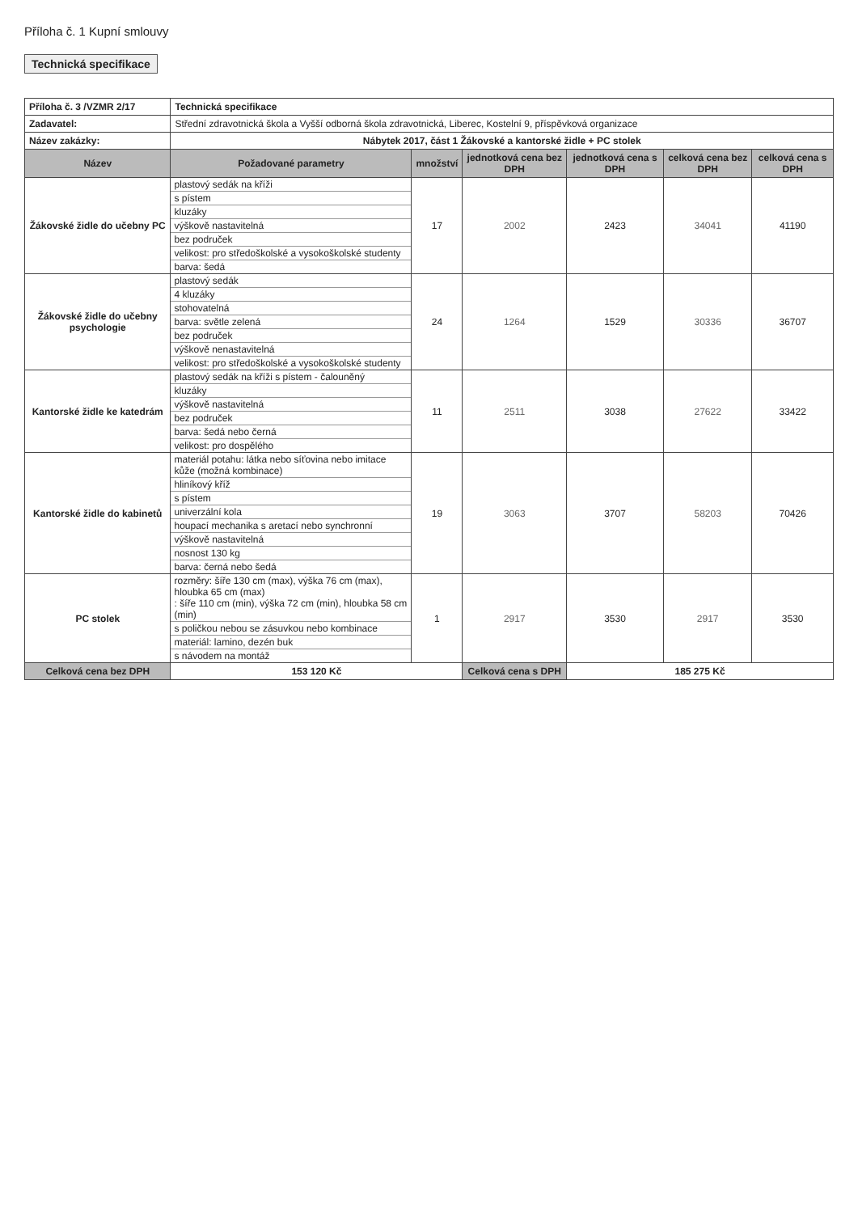Příloha č. 1 Kupní smlouvy
Technická specifikace
| Příloha č. 3 /VZMR 2/17 | Technická specifikace | | | | | |
| Zadavatel: | Střední zdravotnická škola a Vyšší odborná škola zdravotnická, Liberec, Kostelní 9, příspěvková organizace | | | | | |
| Název zakázky: | Nábytek 2017, část 1 Žákovské a kantorské židle + PC stolek | | | | | |
| Název | Požadované parametry | množství | jednotková cena bez DPH | jednotková cena s DPH | celková cena bez DPH | celková cena s DPH |
| Žákovské židle do učebny PC | plastový sedák na kříži s pístem kluzáky výškově nastavitelná bez područek velikost: pro středoškolské a vysokoškolské studenty barva: šedá | 17 | 2002 | 2423 | 34041 | 41190 |
| Žákovské židle do učebny psychologie | plastový sedák 4 kluzáky stohovatelná barva: světle zelená bez područek výškově nenastavitelná velikost: pro středoškolské a vysokoškolské studenty | 24 | 1264 | 1529 | 30336 | 36707 |
| Kantorské židle ke katedrám | plastový sedák na kříži s pístem - čalouněný kluzáky výškově nastavitelná bez područek barva: šedá nebo černá velikost: pro dospělého | 11 | 2511 | 3038 | 27622 | 33422 |
| Kantorské židle do kabinetů | materiál potahu: látka nebo síťovina nebo imitace kůže (možná kombinace) hliníkový kříž s pístem univerzální kola houpací mechanika s aretací nebo synchronní výškově nastavitelná nosnost 130 kg barva: černá nebo šedá | 19 | 3063 | 3707 | 58203 | 70426 |
| PC stolek | rozměry: šíře 130 cm (max), výška 76 cm (max), hloubka 65 cm (max) : šíře 110 cm (min), výška 72 cm (min), hloubka 58 cm (min) s poličkou nebou se zásuvkou nebo kombinace materiál: lamino, dezén buk s návodem na montáž | 1 | 2917 | 3530 | 2917 | 3530 |
| Celková cena bez DPH | 153 120 Kč | | Celková cena s DPH | 185 275 Kč | | |